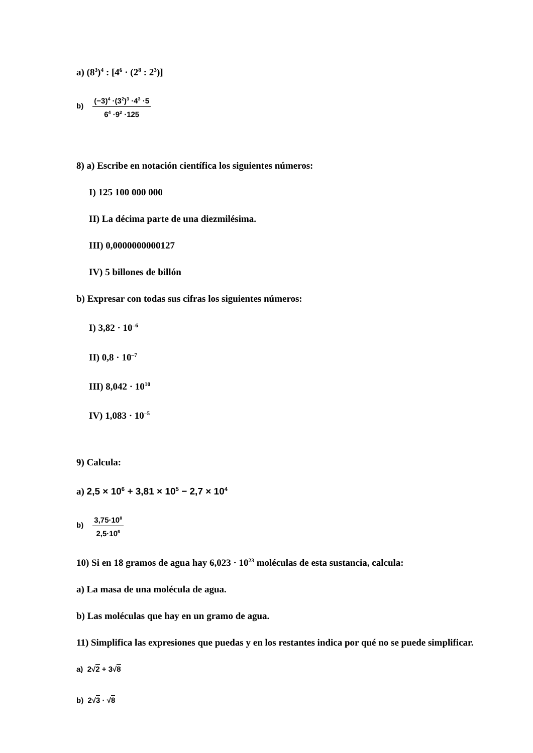a) (8<sup>3</sup>)<sup>4</sup> : [4<sup>6</sup> · (2<sup>8</sup> : 2<sup>3</sup>)]
b) (−3)<sup>4</sup> ·(3<sup>2</sup>)<sup>3</sup> ·4<sup>3</sup> ·5 6<sup>4</sup> ·9<sup>2</sup> ·125
8) a) Escribe en notación científica los siguientes números:
I) 125 100 000 000
II) La décima parte de una diezmilésima.
III) 0,0000000000127
IV) 5 billones de billón
b) Expresar con todas sus cifras los siguientes números:
I) 3,82 · 10<sup>–6</sup>
II) 0,8 · 10<sup>–7</sup>
III) 8,042 · 10<sup>10</sup>
IV) 1,083 · 10<sup>–5</sup>
9) Calcula:
a) 2,5 × 10<sup>6</sup> + 3,81 × 10<sup>5</sup> − 2,7 × 10<sup>4</sup>
b) 3,75·10<sup>8</sup> 2,5·10<sup>6</sup>
10) Si en 18 gramos de agua hay 6,023 · 10<sup>23</sup> moléculas de esta sustancia, calcula:
a) La masa de una molécula de agua.
b) Las moléculas que hay en un gramo de agua.
11) Simplifica las expresiones que puedas y en los restantes indica por qué no se puede simplificar.
a) 2√2 + 3√8
b) 2√3 · √8